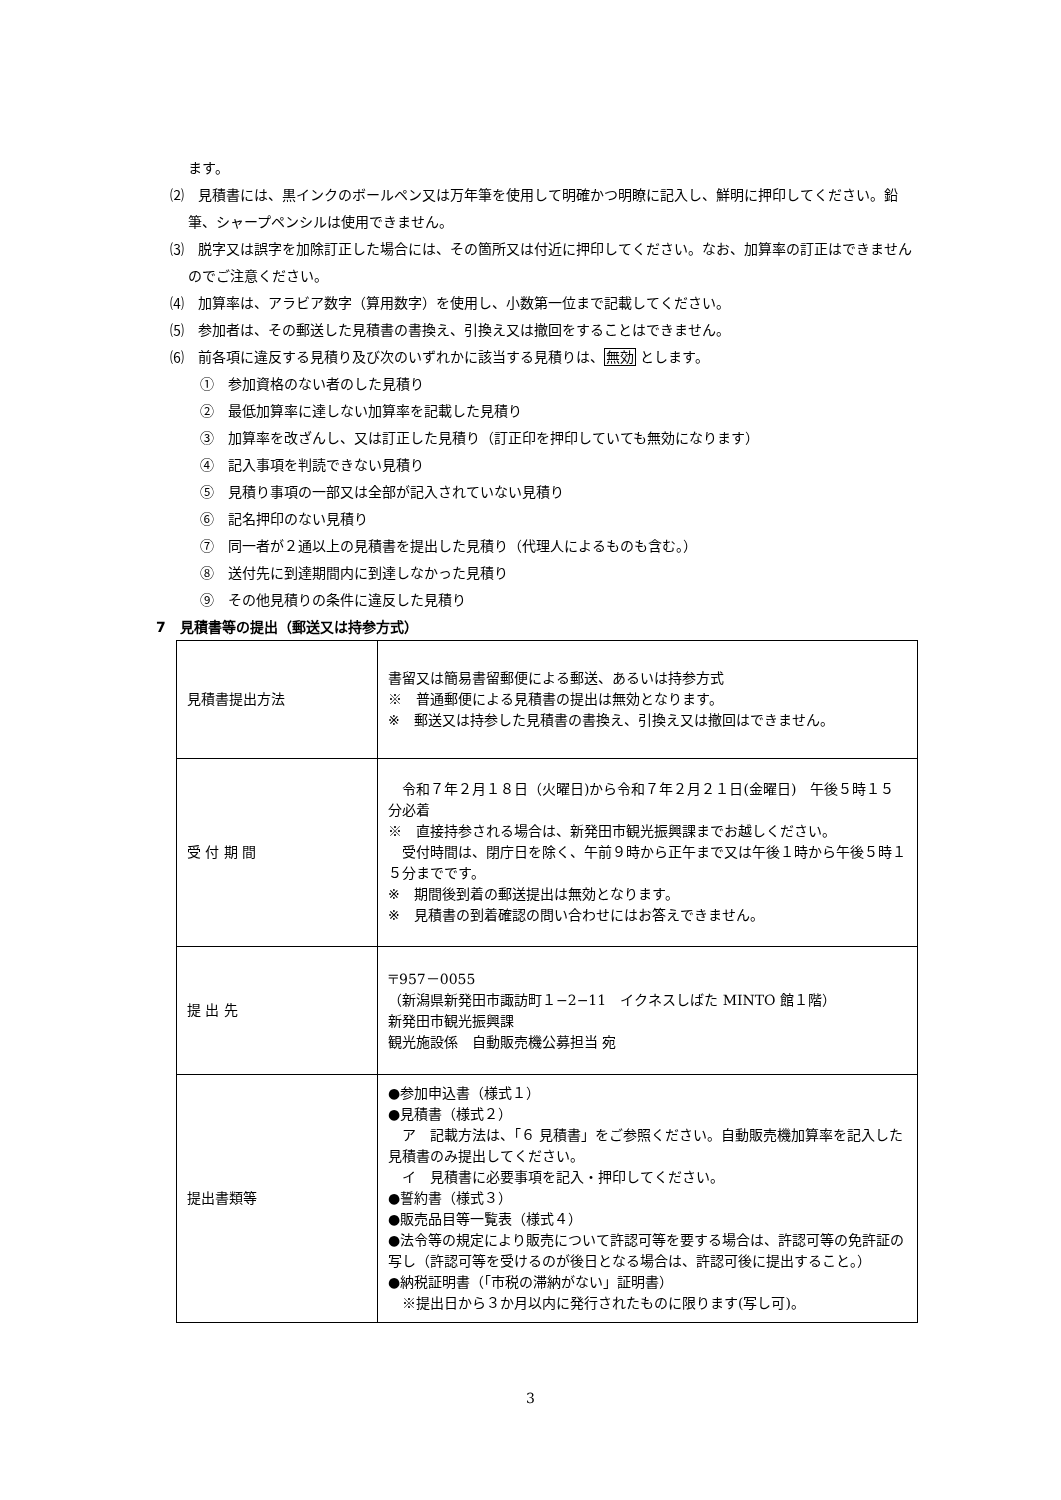ます。
⑵　見積書には、黒インクのボールペン又は万年筆を使用して明確かつ明瞭に記入し、鮮明に押印してください。鉛筆、シャープペンシルは使用できません。
⑶　脱字又は誤字を加除訂正した場合には、その箇所又は付近に押印してください。なお、加算率の訂正はできませんのでご注意ください。
⑷　加算率は、アラビア数字（算用数字）を使用し、小数第一位まで記載してください。
⑸　参加者は、その郵送した見積書の書換え、引換え又は撤回をすることはできません。
⑹　前各項に違反する見積り及び次のいずれかに該当する見積りは、無効 とします。
①　参加資格のない者のした見積り
②　最低加算率に達しない加算率を記載した見積り
③　加算率を改ざんし、又は訂正した見積り（訂正印を押印していても無効になります）
④　記入事項を判読できない見積り
⑤　見積り事項の一部又は全部が記入されていない見積り
⑥　記名押印のない見積り
⑦　同一者が２通以上の見積書を提出した見積り（代理人によるものも含む。）
⑧　送付先に到達期間内に到達しなかった見積り
⑨　その他見積りの条件に違反した見積り
7　見積書等の提出（郵送又は持参方式）
| 見積書提出方法 | 書留又は簡易書留郵便による郵送、あるいは持参方式 ※ 普通郵便による見積書の提出は無効となります。 ※ 郵送又は持参した見積書の書換え、引換え又は撤回はできません。 |
| 受 付 期 間 | 令和７年２月１８日（火曜日)から令和７年２月２１日(金曜日) 午後５時１５分必着 ※ 直接持参される場合は、新発田市観光振興課までお越しください。 受付時間は、閉庁日を除く、午前９時から正午まで又は午後１時から午後５時１５分までです。 ※ 期間後到着の郵送提出は無効となります。 ※ 見積書の到着確認の問い合わせにはお答えできません。 |
| 提 出 先 | 〒957－0055 （新潟県新発田市諏訪町１−2−11 イクネスしばた MINTO 館１階） 新発田市観光振興課 観光施設係 自動販売機公募担当 宛 |
| 提出書類等 | ●参加申込書（様式１） ●見積書（様式２） ア 記載方法は、「６ 見積書」をご参照ください。自動販売機加算率を記入した見積書のみ提出してください。 イ 見積書に必要事項を記入・押印してください。 ●誓約書（様式３） ●販売品目等一覧表（様式４） ●法令等の規定により販売について許認可等を要する場合は、許認可等の免許証の写し（許認可等を受けるのが後日となる場合は、許認可後に提出すること。） ●納税証明書（「市税の滞納がない」証明書） ※提出日から３か月以内に発行されたものに限ります(写し可)。 |
3